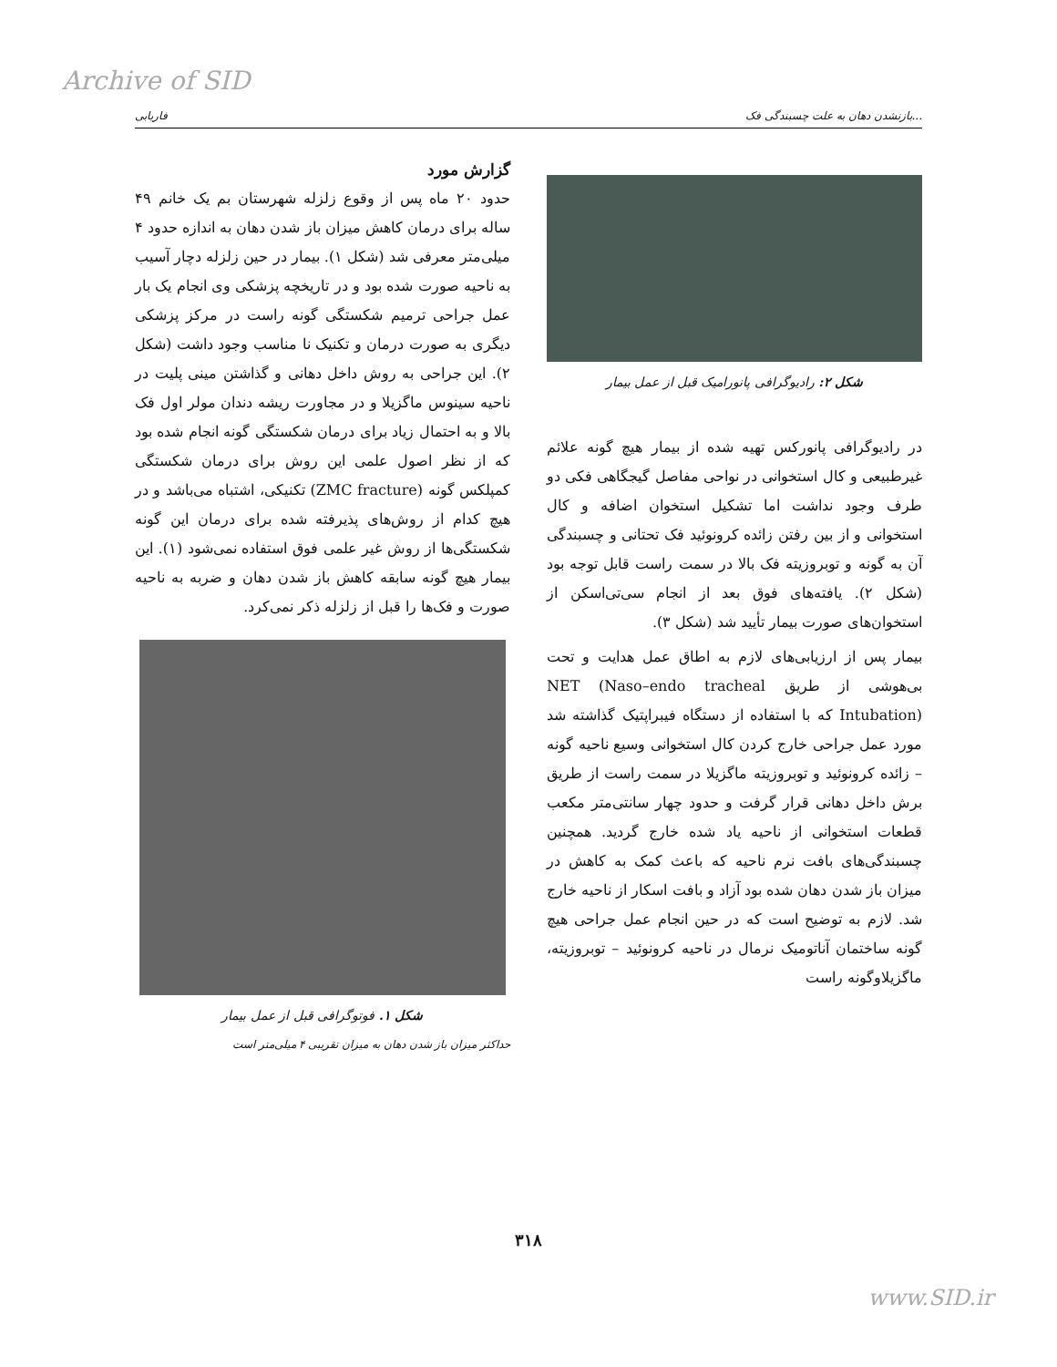Archive of SID
فاریابی بازنشدن دهان به علت چسبندگی فک...
گزارش مورد
حدود ۲۰ ماه پس از وقوع زلزله شهرستان بم یک خانم ۴۹ ساله برای درمان کاهش میزان باز شدن دهان به اندازه حدود ۴ میلی‌متر معرفی شد (شکل ۱). بیمار در حین زلزله دچار آسیب به ناحیه صورت شده بود و در تاریخچه پزشکی وی انجام یک بار عمل جراحی ترمیم شکستگی گونه راست در مرکز پزشکی دیگری به صورت درمان و تکنیک نا مناسب وجود داشت (شکل ۲). این جراحی به روش داخل دهانی و گذاشتن مینی پلیت در ناحیه سینوس ماگزیلا و در مجاورت ریشه دندان مولر اول فک بالا و به احتمال زیاد برای درمان شکستگی گونه انجام شده بود که از نظر اصول علمی این روش برای درمان شکستگی کمپلکس گونه (ZMC fracture) تکنیکی، اشتباه می‌باشد و در هیچ کدام از روش‌های پذیرفته شده برای درمان این گونه شکستگی‌ها از روش غیر علمی فوق استفاده نمی‌شود (۱). این بیمار هیچ گونه سابقه کاهش باز شدن دهان و ضربه به ناحیه صورت و فک‌ها را قبل از زلزله ذکر نمی‌کرد.
شکل ۱. فوتوگرافی قبل از عمل بیمار
حداکثر میزان باز شدن دهان به میزان تقریبی ۴ میلی‌متر است
شکل ۲: رادیوگرافی پانورامیک قبل از عمل بیمار
در رادیوگرافی پانورکس تهیه شده از بیمار هیچ گونه علائم غیرطبیعی و کال استخوانی در نواحی مفاصل گیجگاهی فکی دو طرف وجود نداشت اما تشکیل استخوان اضافه و کال استخوانی و از بین رفتن زائده کرونوئید فک تحتانی و چسبندگی آن به گونه و توبروزیته فک بالا در سمت راست قابل توجه بود (شکل ۲). یافته‌های فوق بعد از انجام سی‌تی‌اسکن از استخوان‌های صورت بیمار تأیید شد (شکل ۳).
بیمار پس از ارزیابی‌های لازم به اطاق عمل هدایت و تحت بی‌هوشی از طریق NET (Naso–endo tracheal Intubation) که با استفاده از دستگاه فیبراپتیک گذاشته شد مورد عمل جراحی خارج کردن کال استخوانی وسیع ناحیه گونه – زائده کرونوئید و توبروزیته ماگزیلا در سمت راست از طریق برش داخل دهانی قرار گرفت و حدود چهار سانتی‌متر مکعب قطعات استخوانی از ناحیه یاد شده خارج گردید. همچنین چسبندگی‌های بافت نرم ناحیه که باعث کمک به کاهش در میزان باز شدن دهان شده بود آزاد و بافت اسکار از ناحیه خارج شد. لازم به توضیح است که در حین انجام عمل جراحی هیچ گونه ساختمان آناتومیک نرمال در ناحیه کرونوئید – توبروزیته، ماگزیلاوگونه راست
۳۱۸
www.SID.ir